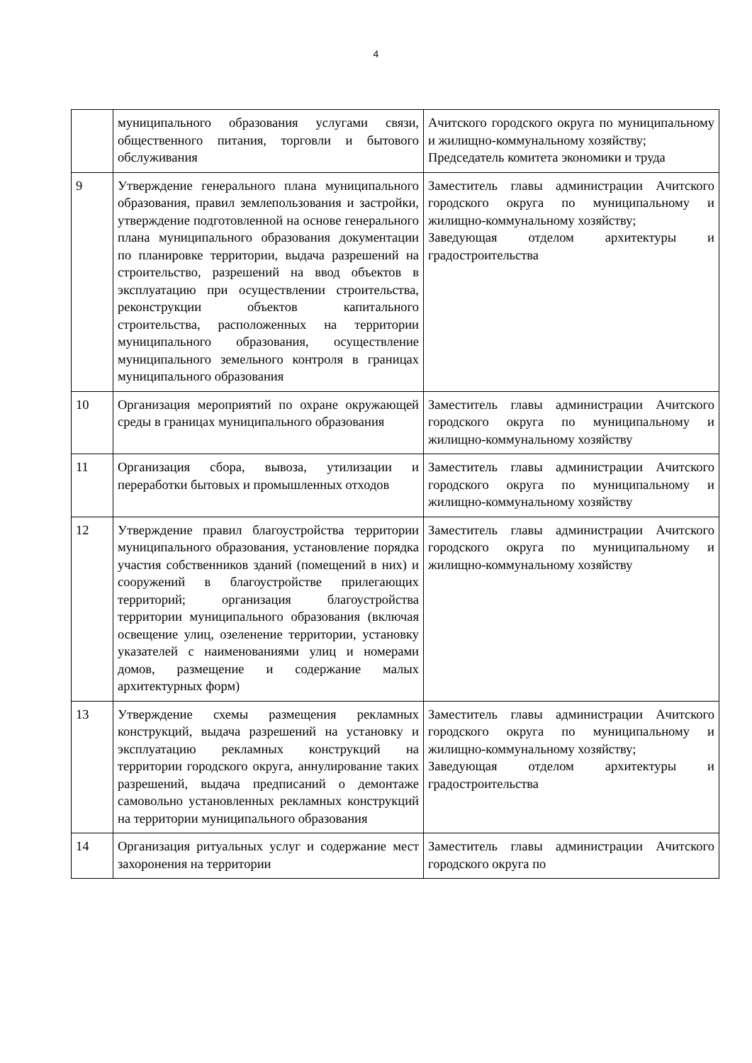4
| | муниципального образования услугами связи, общественного питания, торговли и бытового обслуживания | Ачитского городского округа по муниципальному и жилищно-коммунальному хозяйству; Председатель комитета экономики и труда |
| 9 | Утверждение генерального плана муниципального образования, правил землепользования и застройки, утверждение подготовленной на основе генерального плана муниципального образования документации по планировке территории, выдача разрешений на строительство, разрешений на ввод объектов в эксплуатацию при осуществлении строительства, реконструкции объектов капитального строительства, расположенных на территории муниципального образования, осуществление муниципального земельного контроля в границах муниципального образования | Заместитель главы администрации Ачитского городского округа по муниципальному и жилищно-коммунальному хозяйству; Заведующая отделом архитектуры и градостроительства |
| 10 | Организация мероприятий по охране окружающей среды в границах муниципального образования | Заместитель главы администрации Ачитского городского округа по муниципальному и жилищно-коммунальному хозяйству |
| 11 | Организация сбора, вывоза, утилизации и переработки бытовых и промышленных отходов | Заместитель главы администрации Ачитского городского округа по муниципальному и жилищно-коммунальному хозяйству |
| 12 | Утверждение правил благоустройства территории муниципального образования, установление порядка участия собственников зданий (помещений в них) и сооружений в благоустройстве прилегающих территорий; организация благоустройства территории муниципального образования (включая освещение улиц, озеленение территории, установку указателей с наименованиями улиц и номерами домов, размещение и содержание малых архитектурных форм) | Заместитель главы администрации Ачитского городского округа по муниципальному и жилищно-коммунальному хозяйству |
| 13 | Утверждение схемы размещения рекламных конструкций, выдача разрешений на установку и эксплуатацию рекламных конструкций на территории городского округа, аннулирование таких разрешений, выдача предписаний о демонтаже самовольно установленных рекламных конструкций на территории муниципального образования | Заместитель главы администрации Ачитского городского округа по муниципальному и жилищно-коммунальному хозяйству; Заведующая отделом архитектуры и градостроительства |
| 14 | Организация ритуальных услуг и содержание мест захоронения на территории | Заместитель главы администрации Ачитского городского округа по |